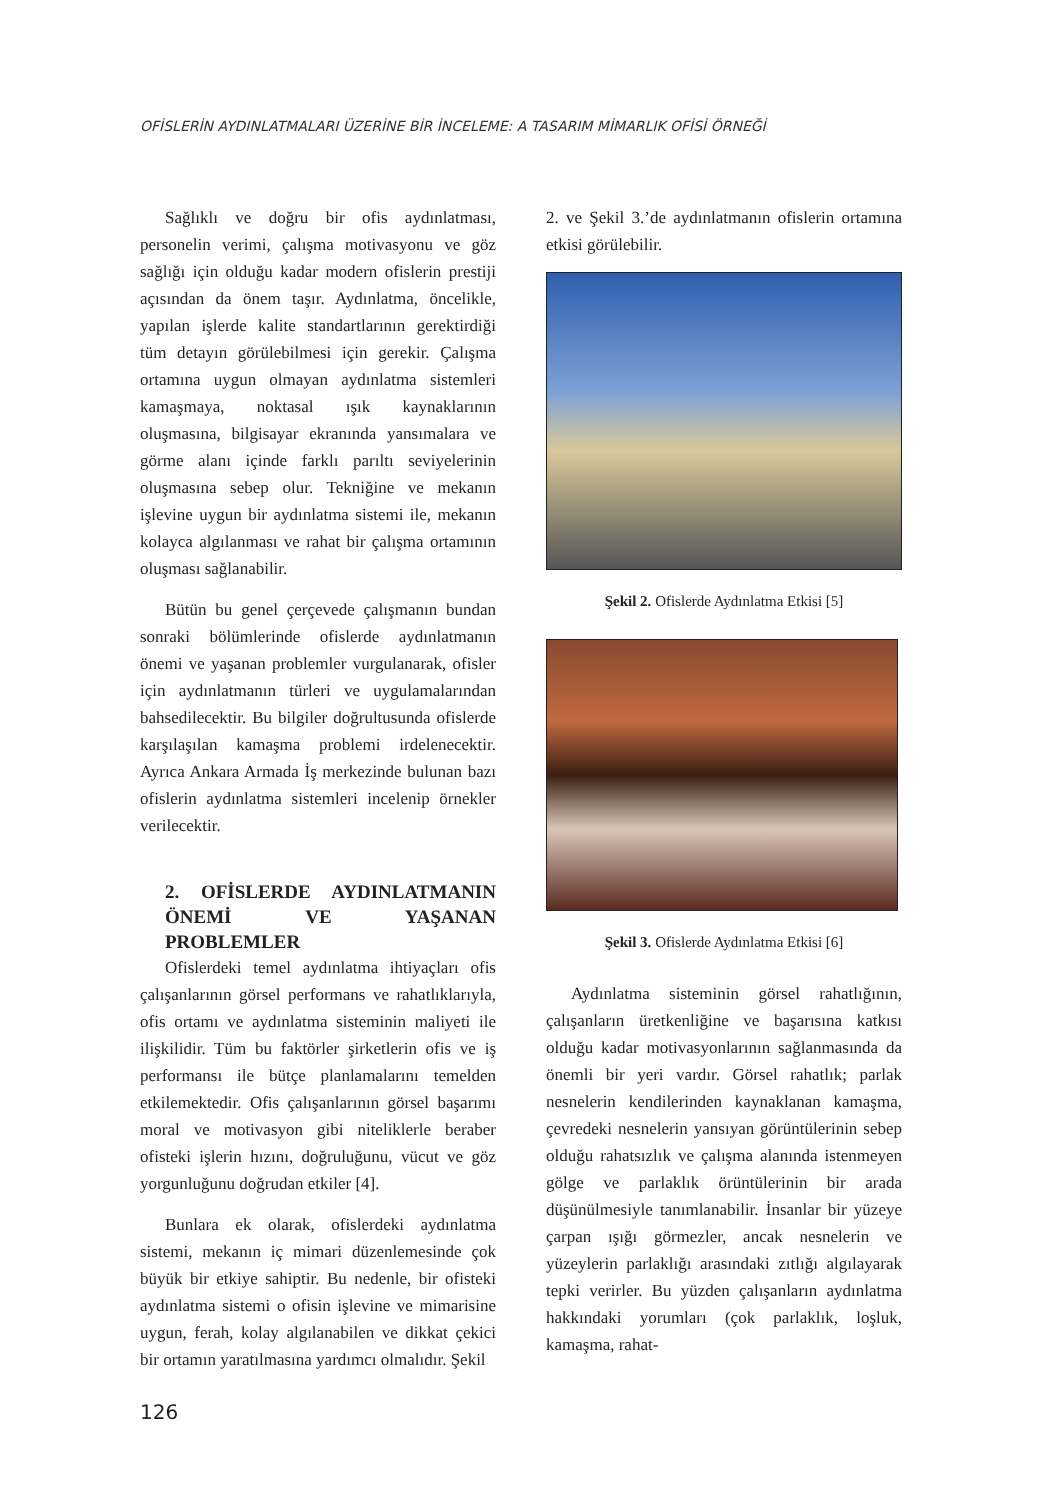OFİSLERİN AYDINLATMALARI ÜZERİNE BİR İNCELEME: A TASARIM MİMARLIK OFİSİ ÖRNEĞİ
Sağlıklı ve doğru bir ofis aydınlatması, personelin verimi, çalışma motivasyonu ve göz sağlığı için olduğu kadar modern ofislerin prestiji açısından da önem taşır. Aydınlatma, öncelikle, yapılan işlerde kalite standartlarının gerektirdiği tüm detayın görülebilmesi için gerekir. Çalışma ortamına uygun olmayan aydınlatma sistemleri kamaşmaya, noktasal ışık kaynaklarının oluşmasına, bilgisayar ekranında yansımalara ve görme alanı içinde farklı parıltı seviyelerinin oluşmasına sebep olur. Tekniğine ve mekanın işlevine uygun bir aydınlatma sistemi ile, mekanın kolayca algılanması ve rahat bir çalışma ortamının oluşması sağlanabilir.
Bütün bu genel çerçevede çalışmanın bundan sonraki bölümlerinde ofislerde aydınlatmanın önemi ve yaşanan problemler vurgulanarak, ofisler için aydınlatmanın türleri ve uygulamalarından bahsedilecektir. Bu bilgiler doğrultusunda ofislerde karşılaşılan kamaşma problemi irdelenecektir. Ayrıca Ankara Armada İş merkezinde bulunan bazı ofislerin aydınlatma sistemleri incelenip örnekler verilecektir.
2. OFİSLERDE AYDINLATMANIN ÖNEMİ VE YAŞANAN PROBLEMLER
Ofislerdeki temel aydınlatma ihtiyaçları ofis çalışanlarının görsel performans ve rahatlıklarıyla, ofis ortamı ve aydınlatma sisteminin maliyeti ile ilişkilidir. Tüm bu faktörler şirketlerin ofis ve iş performansı ile bütçe planlamalarını temelden etkilemektedir. Ofis çalışanlarının görsel başarımı moral ve motivasyon gibi niteliklerle beraber ofisteki işlerin hızını, doğruluğunu, vücut ve göz yorgunluğunu doğrudan etkiler [4].
Bunlara ek olarak, ofislerdeki aydınlatma sistemi, mekanın iç mimari düzenlemesinde çok büyük bir etkiye sahiptir. Bu nedenle, bir ofisteki aydınlatma sistemi o ofisin işlevine ve mimarisine uygun, ferah, kolay algılanabilen ve dikkat çekici bir ortamın yaratılmasına yardımcı olmalıdır. Şekil
2. ve Şekil 3.’de aydınlatmanın ofislerin ortamına etkisi görülebilir.
Şekil 2. Ofislerde Aydınlatma Etkisi [5]
Şekil 3. Ofislerde Aydınlatma Etkisi [6]
Aydınlatma sisteminin görsel rahatlığının, çalışanların üretkenliğine ve başarısına katkısı olduğu kadar motivasyonlarının sağlanmasında da önemli bir yeri vardır. Görsel rahatlık; parlak nesnelerin kendilerinden kaynaklanan kamaşma, çevredeki nesnelerin yansıyan görüntülerinin sebep olduğu rahatsızlık ve çalışma alanında istenmeyen gölge ve parlaklık örüntülerinin bir arada düşünülmesiyle tanımlanabilir. İnsanlar bir yüzeye çarpan ışığı görmezler, ancak nesnelerin ve yüzeylerin parlaklığı arasındaki zıtlığı algılayarak tepki verirler. Bu yüzden çalışanların aydınlatma hakkındaki yorumları (çok parlaklık, loşluk, kamaşma, rahat-
126